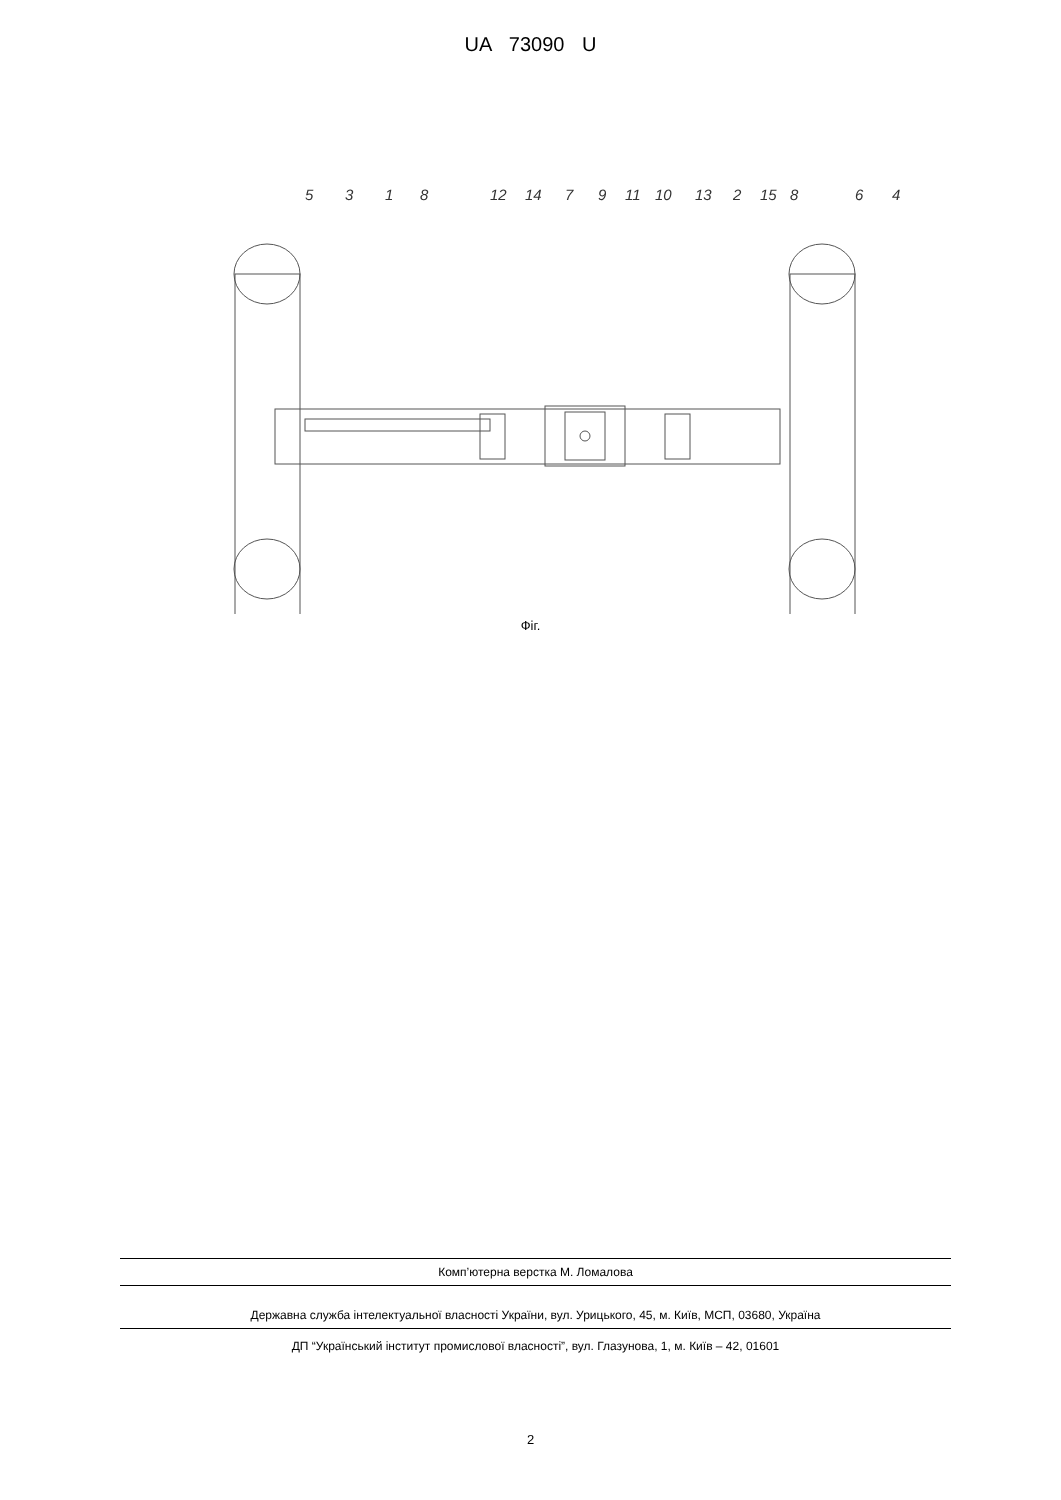UA 73090 U
5
3
1
8
12
14
7
9
11
10
13
2
15
8
6
4
Фіг.
Комп’ютерна верстка М. Ломалова
Державна служба інтелектуальної власності України, вул. Урицького, 45, м. Київ, МСП, 03680, Україна
ДП “Український інститут промислової власності”, вул. Глазунова, 1, м. Київ – 42, 01601
2